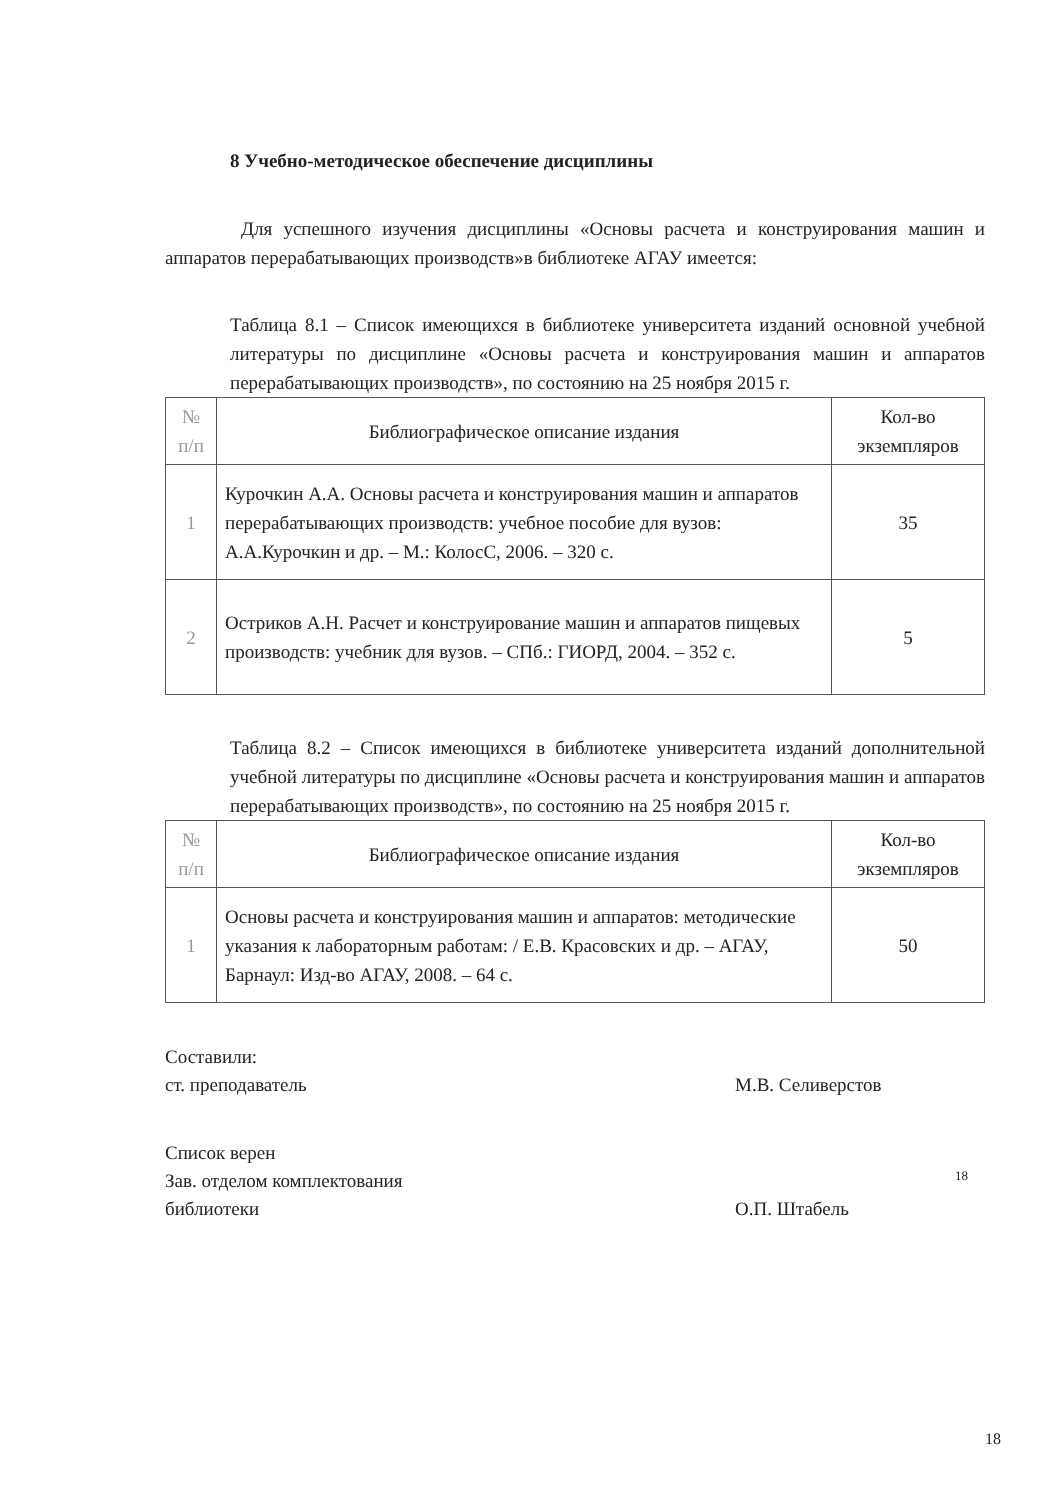8 Учебно-методическое обеспечение дисциплины
Для успешного изучения дисциплины «Основы расчета и конструирования машин и аппаратов перерабатывающих производств»в библиотеке АГАУ имеется:
Таблица 8.1 – Список имеющихся в библиотеке университета изданий основной учебной литературы по дисциплине «Основы расчета и конструирования машин и аппаратов перерабатывающих производств», по состоянию на 25 ноября 2015 г.
| № п/п | Библиографическое описание издания | Кол-во экземпляров |
| --- | --- | --- |
| 1 | Курочкин А.А. Основы расчета и конструирования машин и аппаратов перерабатывающих производств: учебное пособие для вузов: А.А.Курочкин и др. – М.: КолосС, 2006. – 320 с. | 35 |
| 2 | Остриков А.Н. Расчет и конструирование машин и аппаратов пищевых производств: учебник для вузов. – СПб.: ГИОРД, 2004. – 352 с. | 5 |
Таблица 8.2 – Список имеющихся в библиотеке университета изданий дополнительной учебной литературы по дисциплине «Основы расчета и конструирования машин и аппаратов перерабатывающих производств», по состоянию на 25 ноября 2015 г.
| № п/п | Библиографическое описание издания | Кол-во экземпляров |
| --- | --- | --- |
| 1 | Основы расчета и конструирования машин и аппаратов: методические указания к лабораторным работам: / Е.В. Красовских и др. – АГАУ, Барнаул: Изд-во АГАУ, 2008. – 64 с. | 50 |
Составили:
ст. преподаватель
М.В. Селиверстов
Список верен
Зав. отделом комплектования
библиотеки
О.П. Штабель
18
18